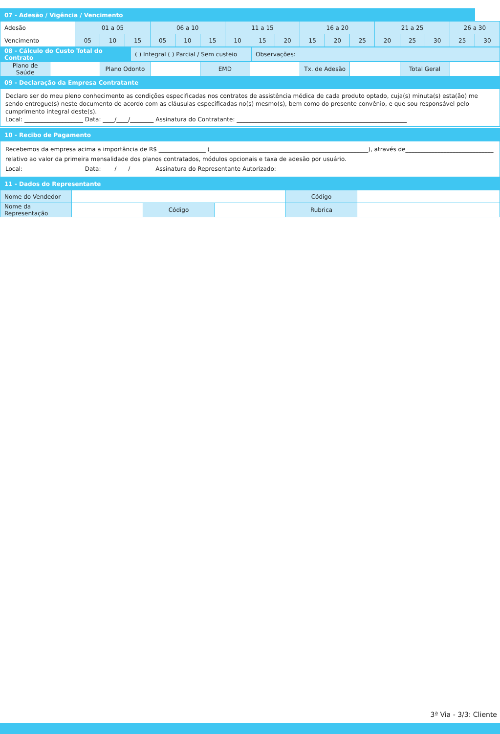| 07 - Adesão / Vigência / Vencimento | | | | | | | | | | | | | | | | | |
| --- | --- | --- | --- | --- | --- | --- | --- | --- | --- | --- | --- | --- | --- | --- | --- | --- | --- |
| Adesão | 01 a 05 | | | 06 a 10 | | | 11 a 15 | | | 16 a 20 | | | 21 a 25 | | | 26 a 30 | |
| Vencimento | 05 | 10 | 15 | 05 | 10 | 15 | 10 | 15 | 20 | 15 | 20 | 25 | 20 | 25 | 30 | 25 | 30 |
| 08 - Cálculo do Custo Total do Contrato | ( ) Integral ( ) Parcial / Sem custeio | Observações: |
| Plano de Saúde | | Plano Odonto | | EMD | | Tx. de Adesão | | Total Geral | |
| 09 - Declaração da Empresa Contratante | | | | | | | | | |
Declaro ser do meu pleno conhecimento as condições especificadas nos contratos de assistência médica de cada produto optado, cuja(s) minuta(s) esta(ão) me sendo entregue(s) neste documento de acordo com as cláusulas especificadas no(s) mesmo(s), bem como do presente convênio, e que sou responsável pelo cumprimento integral deste(s).
Local: ____________________ Data: ____/____/________ Assinatura do Contratante: __________________________________________________________
| 10 - Recibo de Pagamento |
| --- |
Recebemos da empresa acima a importância de R$ ________________ (______________________________________________________), através de______________________________ relativo ao valor da primeira mensalidade dos planos contratados, módulos opcionais e taxa de adesão por usuário.
Local: ____________________ Data: ____/____/________ Assinatura do Representante Autorizado: ____________________________________________
| 11 - Dados do Representante | | | | | |
| --- | --- | --- | --- | --- | --- |
| Nome do Vendedor | | | | Código | |
| Nome da Representação | | Código | | Rubrica | |
3ª Via - 3/3: Cliente